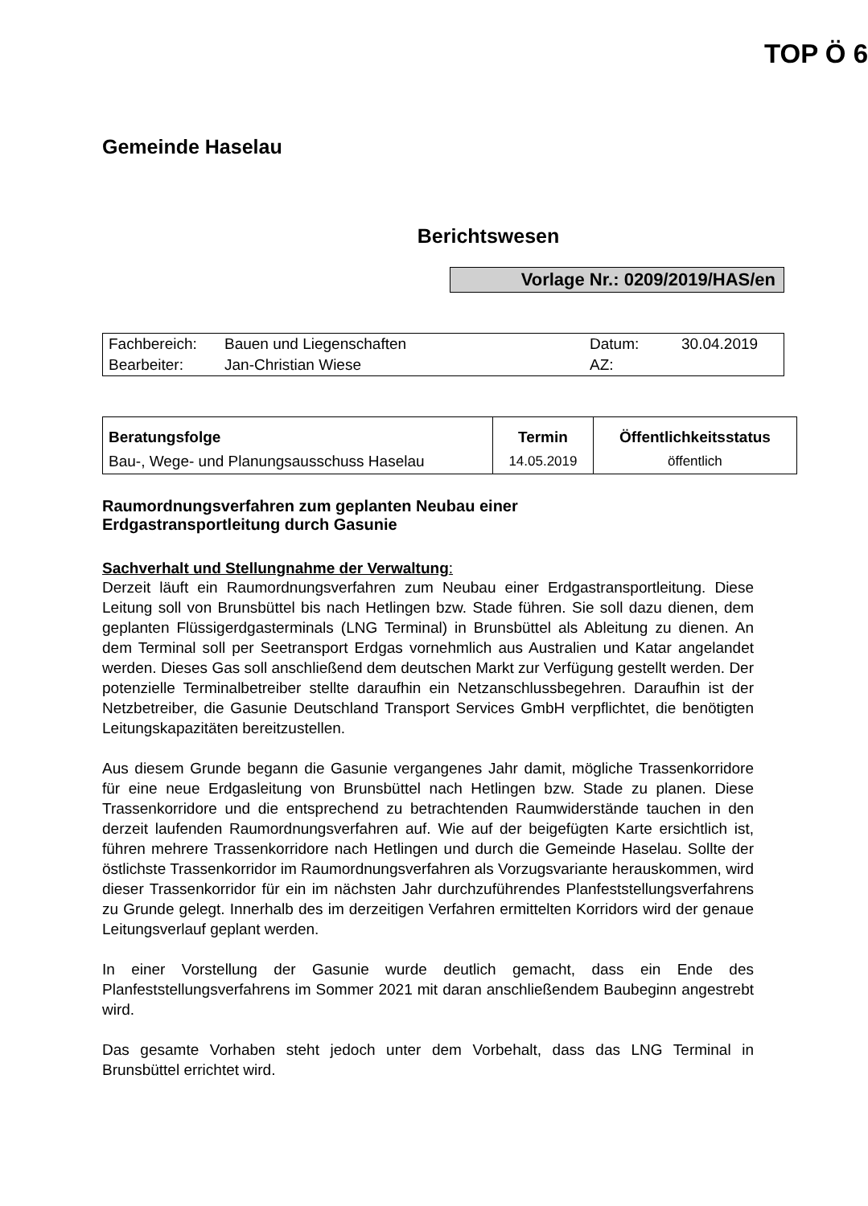TOP Ö 6
Gemeinde Haselau
Berichtswesen
Vorlage Nr.: 0209/2019/HAS/en
| Fachbereich: | Bauen und Liegenschaften | Datum: | 30.04.2019 |
| Bearbeiter: | Jan-Christian Wiese | AZ: | |
| Beratungsfolge | Termin | Öffentlichkeitsstatus |
| --- | --- | --- |
| Bau-, Wege- und Planungsausschuss Haselau | 14.05.2019 | öffentlich |
Raumordnungsverfahren zum geplanten Neubau einer
Erdgastransportleitung durch Gasunie
Sachverhalt und Stellungnahme der Verwaltung:
Derzeit läuft ein Raumordnungsverfahren zum Neubau einer Erdgastransportleitung. Diese Leitung soll von Brunsbüttel bis nach Hetlingen bzw. Stade führen. Sie soll dazu dienen, dem geplanten Flüssigerdgasterminals (LNG Terminal) in Brunsbüttel als Ableitung zu dienen. An dem Terminal soll per Seetransport Erdgas vornehmlich aus Australien und Katar angelandet werden. Dieses Gas soll anschließend dem deutschen Markt zur Verfügung gestellt werden. Der potenzielle Terminalbetreiber stellte daraufhin ein Netzanschlussbegehren. Daraufhin ist der Netzbetreiber, die Gasunie Deutschland Transport Services GmbH verpflichtet, die benötigten Leitungskapazitäten bereitzustellen.
Aus diesem Grunde begann die Gasunie vergangenes Jahr damit, mögliche Trassenkorridore für eine neue Erdgasleitung von Brunsbüttel nach Hetlingen bzw. Stade zu planen. Diese Trassenkorridore und die entsprechend zu betrachtenden Raumwiderstände tauchen in den derzeit laufenden Raumordnungsverfahren auf. Wie auf der beigefügten Karte ersichtlich ist, führen mehrere Trassenkorridore nach Hetlingen und durch die Gemeinde Haselau. Sollte der östlichste Trassenkorridor im Raumordnungsverfahren als Vorzugsvariante herauskommen, wird dieser Trassenkorridor für ein im nächsten Jahr durchzuführendes Planfeststellungsverfahrens zu Grunde gelegt. Innerhalb des im derzeitigen Verfahren ermittelten Korridors wird der genaue Leitungsverlauf geplant werden.
In einer Vorstellung der Gasunie wurde deutlich gemacht, dass ein Ende des Planfeststellungsverfahrens im Sommer 2021 mit daran anschließendem Baubeginn angestrebt wird.
Das gesamte Vorhaben steht jedoch unter dem Vorbehalt, dass das LNG Terminal in Brunsbüttel errichtet wird.